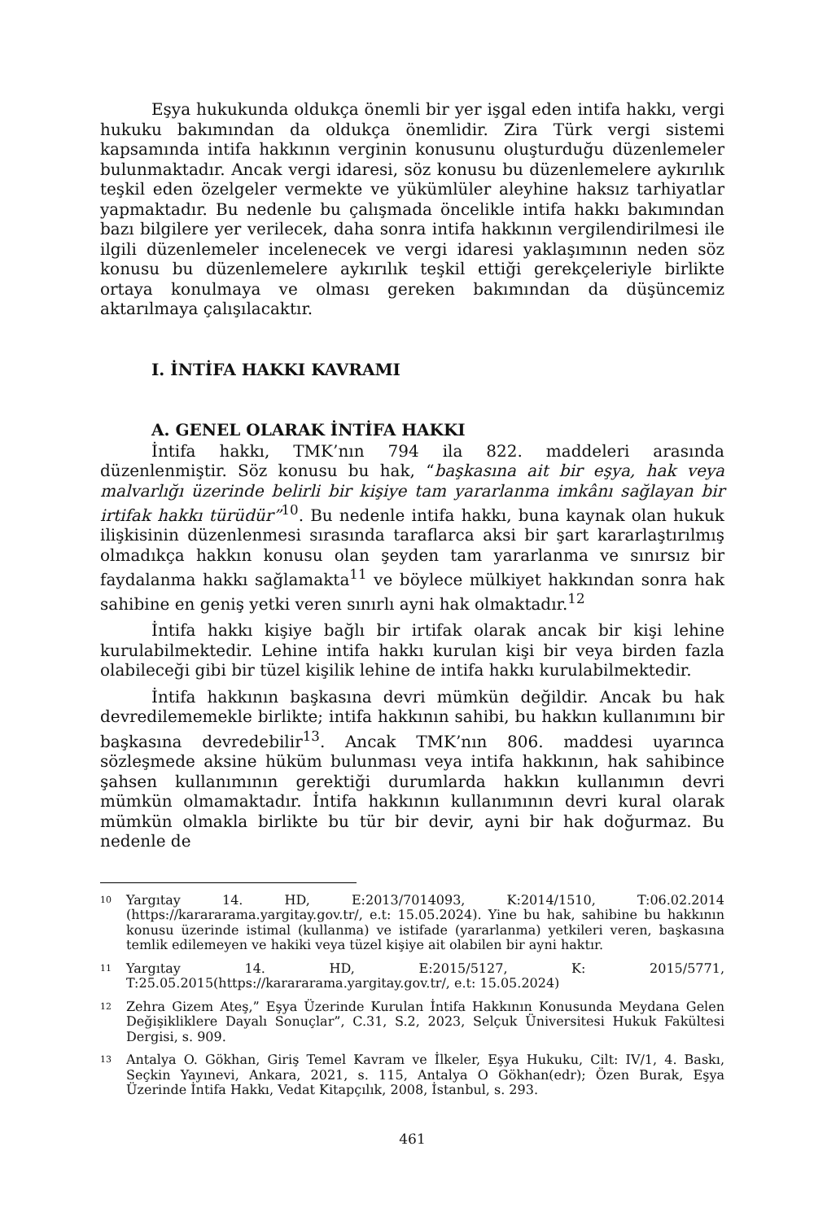Eşya hukukunda oldukça önemli bir yer işgal eden intifa hakkı, vergi hukuku bakımından da oldukça önemlidir. Zira Türk vergi sistemi kapsamında intifa hakkının verginin konusunu oluşturduğu düzenlemeler bulunmaktadır. Ancak vergi idaresi, söz konusu bu düzenlemelere aykırılık teşkil eden özelgeler vermekte ve yükümlüler aleyhine haksız tarhiyatlar yapmaktadır. Bu nedenle bu çalışmada öncelikle intifa hakkı bakımından bazı bilgilere yer verilecek, daha sonra intifa hakkının vergilendirilmesi ile ilgili düzenlemeler incelenecek ve vergi idaresi yaklaşımının neden söz konusu bu düzenlemelere aykırılık teşkil ettiği gerekçeleriyle birlikte ortaya konulmaya ve olması gereken bakımından da düşüncemiz aktarılmaya çalışılacaktır.
I. İNTİFA HAKKI KAVRAMI
A. GENEL OLARAK İNTİFA HAKKI
İntifa hakkı, TMK’nın 794 ila 822. maddeleri arasında düzenlenmiştir. Söz konusu bu hak, “başkasına ait bir eşya, hak veya malvarlığı üzerinde belirli bir kişiye tam yararlanma imkânı sağlayan bir irtifak hakkı türüdür”<sup>10</sup>. Bu nedenle intifa hakkı, buna kaynak olan hukuk ilişkisinin düzenlenmesi sırasında taraflarca aksi bir şart kararlaştırılmış olmadıkça hakkın konusu olan şeyden tam yararlanma ve sınırsız bir faydalanma hakkı sağlamakta<sup>11</sup> ve böylece mülkiyet hakkından sonra hak sahibine en geniş yetki veren sınırlı ayni hak olmaktadır.<sup>12</sup>
İntifa hakkı kişiye bağlı bir irtifak olarak ancak bir kişi lehine kurulabilmektedir. Lehine intifa hakkı kurulan kişi bir veya birden fazla olabileceği gibi bir tüzel kişilik lehine de intifa hakkı kurulabilmektedir.
İntifa hakkının başkasına devri mümkün değildir. Ancak bu hak devredilememekle birlikte; intifa hakkının sahibi, bu hakkın kullanımını bir başkasına devredebilir<sup>13</sup>. Ancak TMK’nın 806. maddesi uyarınca sözleşmede aksine hüküm bulunması veya intifa hakkının, hak sahibince şahsen kullanımının gerektiği durumlarda hakkın kullanımın devri mümkün olmamaktadır. İntifa hakkının kullanımının devri kural olarak mümkün olmakla birlikte bu tür bir devir, ayni bir hak doğurmaz. Bu nedenle de
10
Yargıtay 14. HD, E:2013/7014093, K:2014/1510, T:06.02.2014 (https://karararama.yargitay.gov.tr/, e.t: 15.05.2024). Yine bu hak, sahibine bu hakkının konusu üzerinde istimal (kullanma) ve istifade (yararlanma) yetkileri veren, başkasına temlik edilemeyen ve hakiki veya tüzel kişiye ait olabilen bir ayni haktır.
11
Yargıtay 14. HD, E:2015/5127, K: 2015/5771, T:25.05.2015(https://karararama.yargitay.gov.tr/, e.t: 15.05.2024)
12
Zehra Gizem Ateş,” Eşya Üzerinde Kurulan İntifa Hakkının Konusunda Meydana Gelen Değişikliklere Dayalı Sonuçlar”, C.31, S.2, 2023, Selçuk Üniversitesi Hukuk Fakültesi Dergisi, s. 909.
13
Antalya O. Gökhan, Giriş Temel Kavram ve İlkeler, Eşya Hukuku, Cilt: IV/1, 4. Baskı, Seçkin Yayınevi, Ankara, 2021, s. 115, Antalya O Gökhan(edr); Özen Burak, Eşya Üzerinde İntifa Hakkı, Vedat Kitapçılık, 2008, İstanbul, s. 293.
461